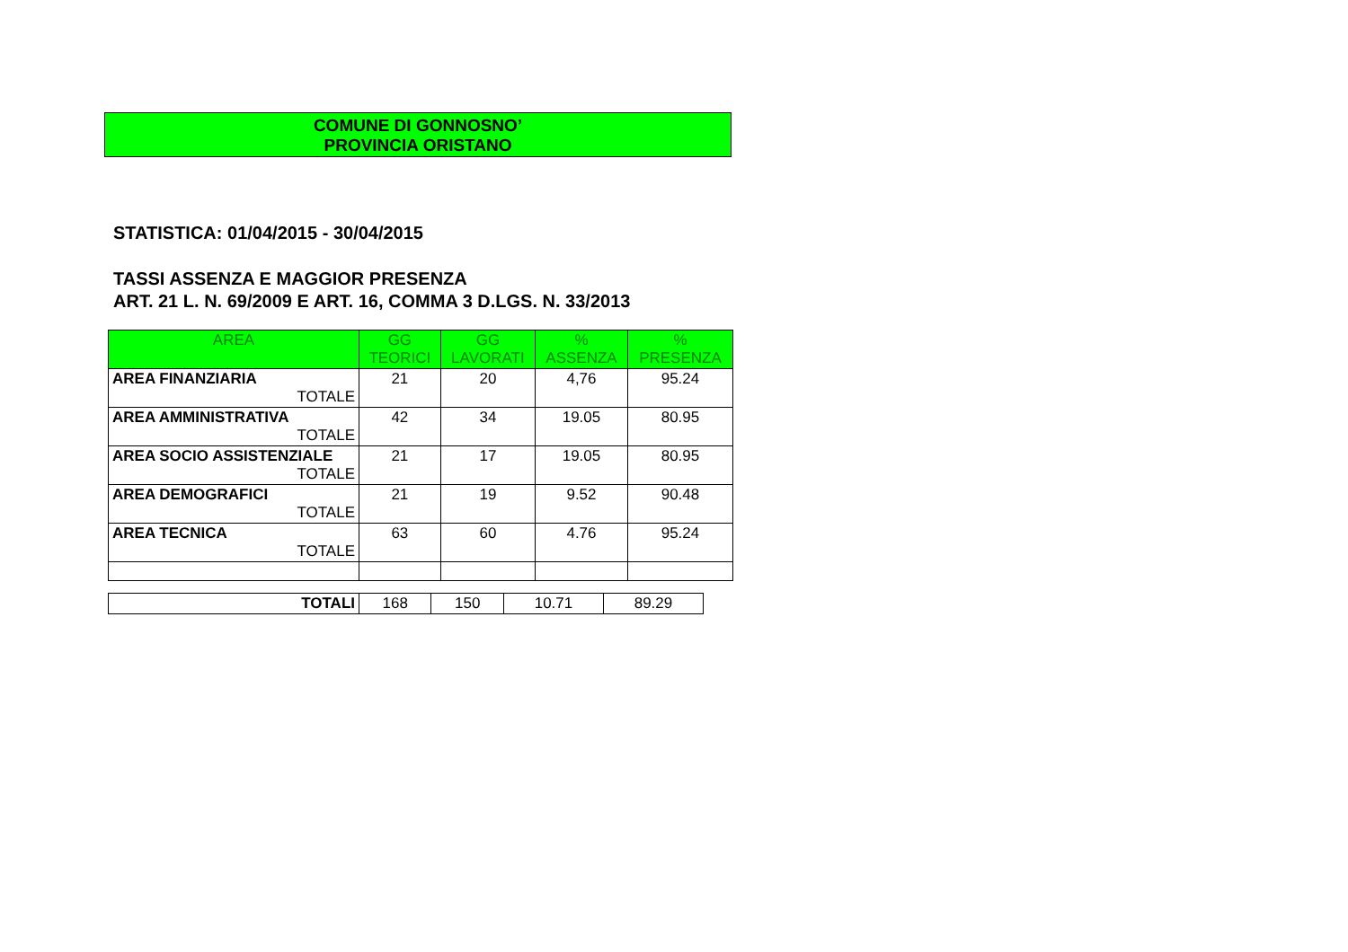COMUNE DI GONNOSNO’
PROVINCIA ORISTANO
STATISTICA: 01/04/2015 - 30/04/2015
TASSI ASSENZA E MAGGIOR PRESENZA
ART. 21 L. N. 69/2009 E ART. 16, COMMA 3 D.LGS. N. 33/2013
| AREA | GG TEORICI | GG LAVORATI | % ASSENZA | % PRESENZA |
| --- | --- | --- | --- | --- |
| AREA FINANZIARIA TOTALE | 21 | 20 | 4,76 | 95.24 |
| AREA AMMINISTRATIVA TOTALE | 42 | 34 | 19.05 | 80.95 |
| AREA SOCIO ASSISTENZIALE TOTALE | 21 | 17 | 19.05 | 80.95 |
| AREA DEMOGRAFICI TOTALE | 21 | 19 | 9.52 | 90.48 |
| AREA TECNICA TOTALE | 63 | 60 | 4.76 | 95.24 |
| TOTALI | 168 | 150 | 10.71 | 89.29 |